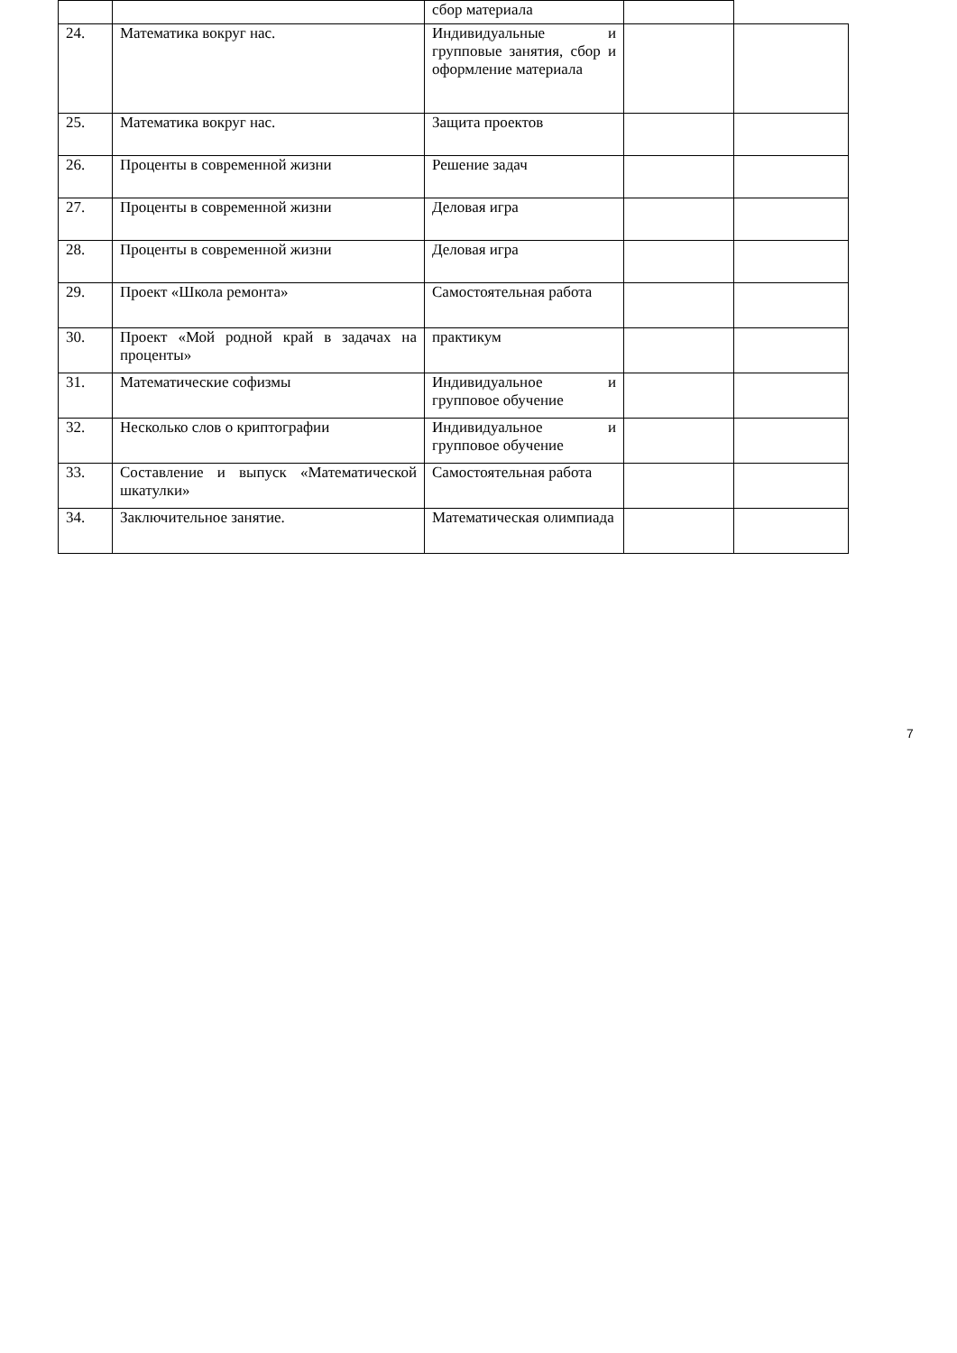| | | сбор материала | | |
| 24. | Математика вокруг нас. | Индивидуальные и групповые занятия, сбор и оформление материала | | |
| 25. | Математика вокруг нас. | Защита проектов | | |
| 26. | Проценты в современной жизни | Решение задач | | |
| 27. | Проценты в современной жизни | Деловая игра | | |
| 28. | Проценты в современной жизни | Деловая игра | | |
| 29. | Проект «Школа ремонта» | Самостоятельная работа | | |
| 30. | Проект «Мой родной край в задачах на проценты» | практикум | | |
| 31. | Математические софизмы | Индивидуальное и групповое обучение | | |
| 32. | Несколько слов о криптографии | Индивидуальное и групповое обучение | | |
| 33. | Составление и выпуск «Математической шкатулки» | Самостоятельная работа | | |
| 34. | Заключительное занятие. | Математическая олимпиада | | |
7